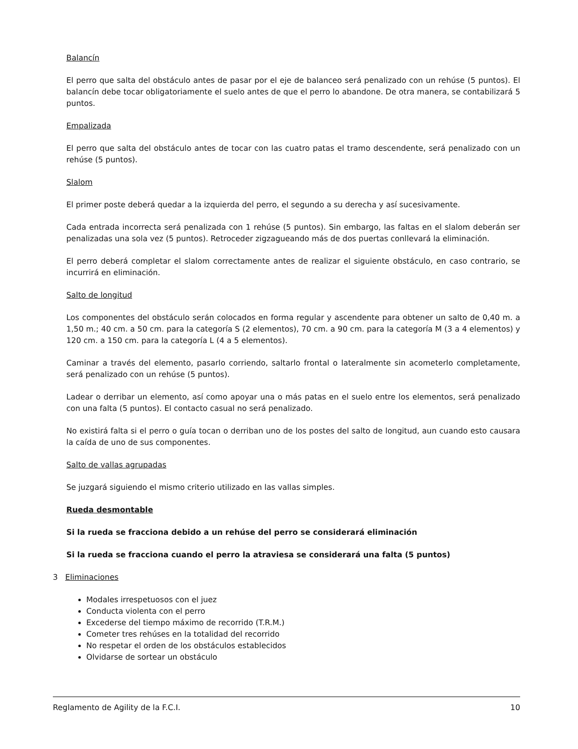Balancín
El perro que salta del obstáculo antes de pasar por el eje de balanceo será penalizado con un rehúse (5 puntos). El balancín debe tocar obligatoriamente el suelo antes de que el perro lo abandone. De otra manera, se contabilizará 5 puntos.
Empalizada
El perro que salta del obstáculo antes de tocar con las cuatro patas el tramo descendente, será penalizado con un rehúse (5 puntos).
Slalom
El primer poste deberá quedar a la izquierda del perro, el segundo a su derecha y así sucesivamente.
Cada entrada incorrecta será penalizada con 1 rehúse (5 puntos). Sin embargo, las faltas en el slalom deberán ser penalizadas una sola vez (5 puntos). Retroceder zigzagueando más de dos puertas conllevará la eliminación.
El perro deberá completar el slalom correctamente antes de realizar el siguiente obstáculo, en caso contrario, se incurrirá en eliminación.
Salto de longitud
Los componentes del obstáculo serán colocados en forma regular y ascendente para obtener un salto de 0,40 m. a 1,50 m.; 40 cm. a 50 cm. para la categoría S (2 elementos), 70 cm. a 90 cm. para la categoría M (3 a 4 elementos) y 120 cm. a 150 cm. para la categoría L (4 a 5 elementos).
Caminar a través del elemento, pasarlo corriendo, saltarlo frontal o lateralmente sin acometerlo completamente, será penalizado con un rehúse (5 puntos).
Ladear o derribar un elemento, así como apoyar una o más patas en el suelo entre los elementos, será penalizado con una falta (5 puntos). El contacto casual no será penalizado.
No existirá falta si el perro o guía tocan o derriban uno de los postes del salto de longitud, aun cuando esto causara la caída de uno de sus componentes.
Salto de vallas agrupadas
Se juzgará siguiendo el mismo criterio utilizado en las vallas simples.
Rueda desmontable
Si la rueda se fracciona debido a un rehúse del perro se considerará eliminación
Si la rueda se fracciona cuando el perro la atraviesa se considerará una falta (5 puntos)
3 Eliminaciones
Modales irrespetuosos con el juez
Conducta violenta con el perro
Excederse del tiempo máximo de recorrido (T.R.M.)
Cometer tres rehúses en la totalidad del recorrido
No respetar el orden de los obstáculos establecidos
Olvidarse de sortear un obstáculo
Reglamento de Agility de la F.C.I. 10